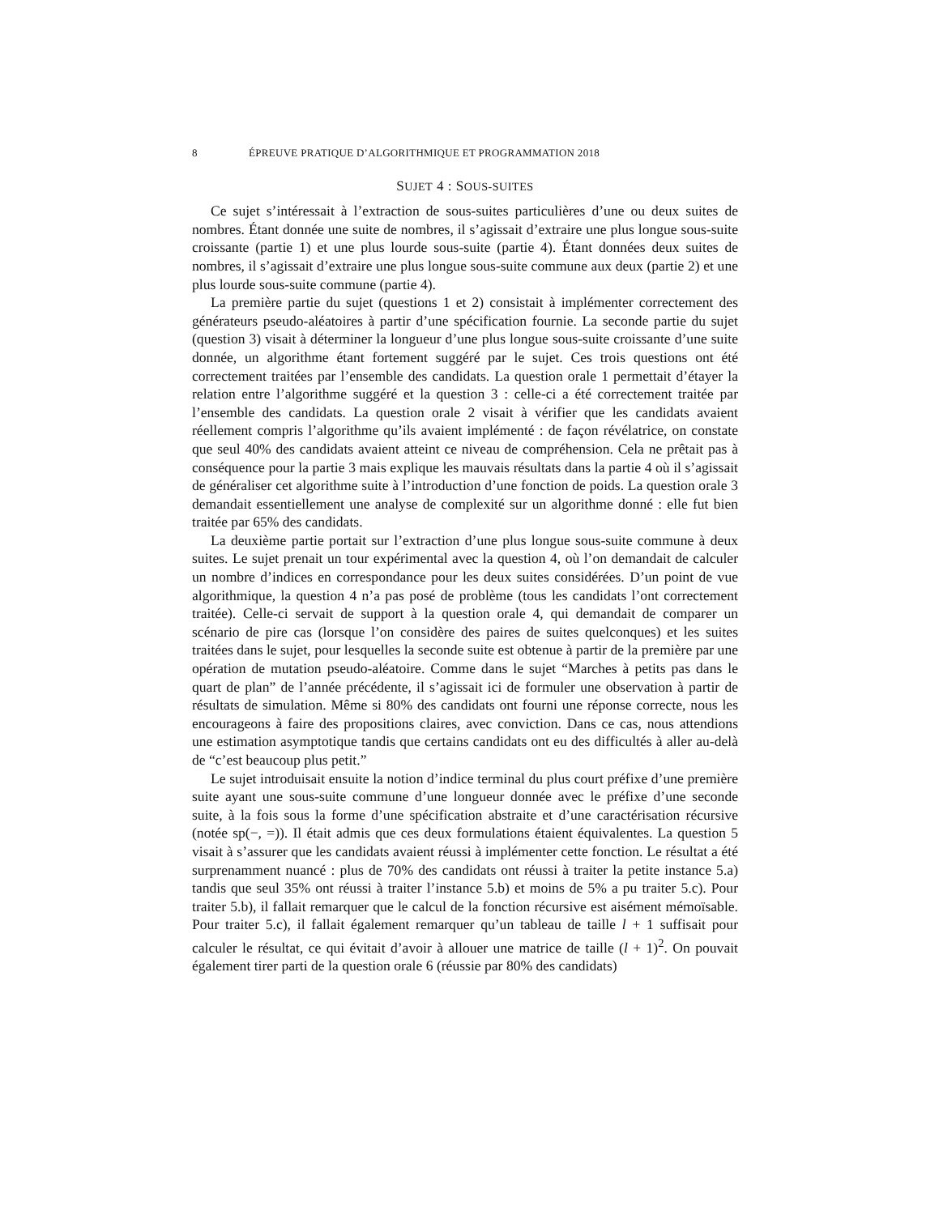8 ÉPREUVE PRATIQUE D’ALGORITHMIQUE ET PROGRAMMATION 2018
SUJET 4 : SOUS-SUITES
Ce sujet s’intéressait à l’extraction de sous-suites particulières d’une ou deux suites de nombres. Étant donnée une suite de nombres, il s’agissait d’extraire une plus longue sous-suite croissante (partie 1) et une plus lourde sous-suite (partie 4). Étant données deux suites de nombres, il s’agissait d’extraire une plus longue sous-suite commune aux deux (partie 2) et une plus lourde sous-suite commune (partie 4).
La première partie du sujet (questions 1 et 2) consistait à implémenter correctement des générateurs pseudo-aléatoires à partir d’une spécification fournie. La seconde partie du sujet (question 3) visait à déterminer la longueur d’une plus longue sous-suite croissante d’une suite donnée, un algorithme étant fortement suggéré par le sujet. Ces trois questions ont été correctement traitées par l’ensemble des candidats. La question orale 1 permettait d’étayer la relation entre l’algorithme suggéré et la question 3 : celle-ci a été correctement traitée par l’ensemble des candidats. La question orale 2 visait à vérifier que les candidats avaient réellement compris l’algorithme qu’ils avaient implémenté : de façon révélatrice, on constate que seul 40% des candidats avaient atteint ce niveau de compréhension. Cela ne prêtait pas à conséquence pour la partie 3 mais explique les mauvais résultats dans la partie 4 où il s’agissait de généraliser cet algorithme suite à l’introduction d’une fonction de poids. La question orale 3 demandait essentiellement une analyse de complexité sur un algorithme donné : elle fut bien traitée par 65% des candidats.
La deuxième partie portait sur l’extraction d’une plus longue sous-suite commune à deux suites. Le sujet prenait un tour expérimental avec la question 4, où l’on demandait de calculer un nombre d’indices en correspondance pour les deux suites considérées. D’un point de vue algorithmique, la question 4 n’a pas posé de problème (tous les candidats l’ont correctement traitée). Celle-ci servait de support à la question orale 4, qui demandait de comparer un scénario de pire cas (lorsque l’on considère des paires de suites quelconques) et les suites traitées dans le sujet, pour lesquelles la seconde suite est obtenue à partir de la première par une opération de mutation pseudo-aléatoire. Comme dans le sujet “Marches à petits pas dans le quart de plan” de l’année précédente, il s’agissait ici de formuler une observation à partir de résultats de simulation. Même si 80% des candidats ont fourni une réponse correcte, nous les encourageons à faire des propositions claires, avec conviction. Dans ce cas, nous attendions une estimation asymptotique tandis que certains candidats ont eu des difficultés à aller au-delà de “c’est beaucoup plus petit.”
Le sujet introduisait ensuite la notion d’indice terminal du plus court préfixe d’une première suite ayant une sous-suite commune d’une longueur donnée avec le préfixe d’une seconde suite, à la fois sous la forme d’une spécification abstraite et d’une caractérisation récursive (notée sp(−, =)). Il était admis que ces deux formulations étaient équivalentes. La question 5 visait à s’assurer que les candidats avaient réussi à implémenter cette fonction. Le résultat a été surprenamment nuancé : plus de 70% des candidats ont réussi à traiter la petite instance 5.a) tandis que seul 35% ont réussi à traiter l’instance 5.b) et moins de 5% a pu traiter 5.c). Pour traiter 5.b), il fallait remarquer que le calcul de la fonction récursive est aisément mémoïsable. Pour traiter 5.c), il fallait également remarquer qu’un tableau de taille l + 1 suffisait pour calculer le résultat, ce qui évitait d’avoir à allouer une matrice de taille (l + 1)<sup>2</sup>. On pouvait également tirer parti de la question orale 6 (réussie par 80% des candidats)